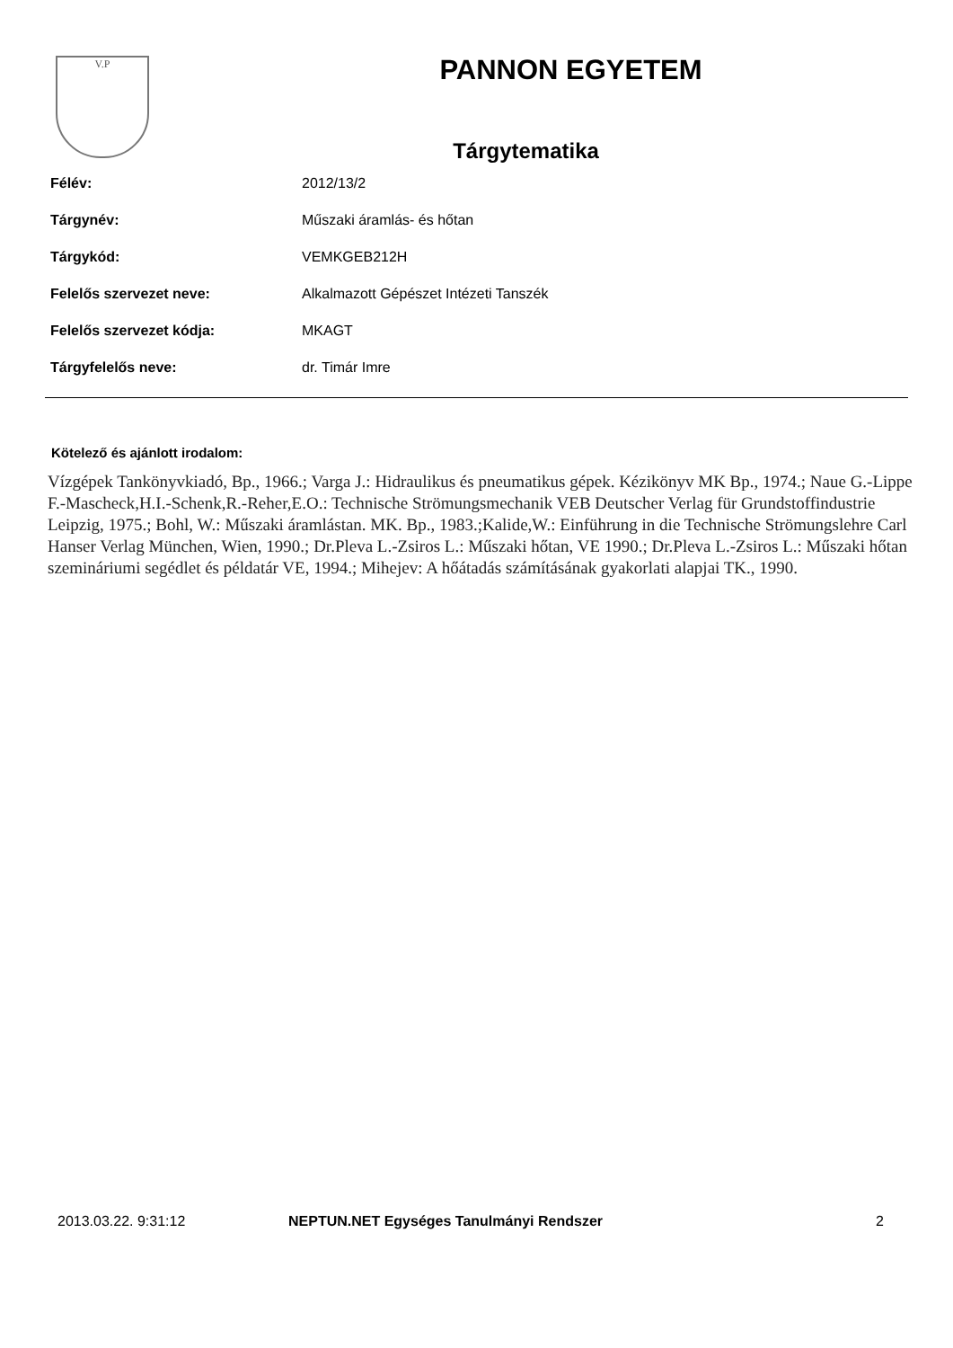V.P
PANNON EGYETEM
Tárgytematika
| Félév: | 2012/13/2 |
| Tárgynév: | Műszaki áramlás- és hőtan |
| Tárgykód: | VEMKGEB212H |
| Felelős szervezet neve: | Alkalmazott Gépészet Intézeti Tanszék |
| Felelős szervezet kódja: | MKAGT |
| Tárgyfelelős neve: | dr. Timár Imre |
Kötelező és ajánlott irodalom:
Vízgépek Tankönyvkiadó, Bp., 1966.; Varga J.: Hidraulikus és pneumatikus gépek. Kézikönyv MK Bp., 1974.; Naue G.-Lippe F.-Mascheck,H.I.-Schenk,R.-Reher,E.O.: Technische Strömungsmechanik VEB Deutscher Verlag für Grundstoffindustrie Leipzig, 1975.; Bohl, W.: Műszaki áramlástan. MK. Bp., 1983.;Kalide,W.: Einführung in die Technische Strömungslehre Carl Hanser Verlag München, Wien, 1990.; Dr.Pleva L.-Zsiros L.: Műszaki hőtan, VE 1990.; Dr.Pleva L.-Zsiros L.: Műszaki hőtan szemináriumi segédlet és példatár VE, 1994.; Mihejev: A hőátadás számításának gyakorlati alapjai TK., 1990.
2013.03.22. 9:31:12 NEPTUN.NET Egységes Tanulmányi Rendszer 2